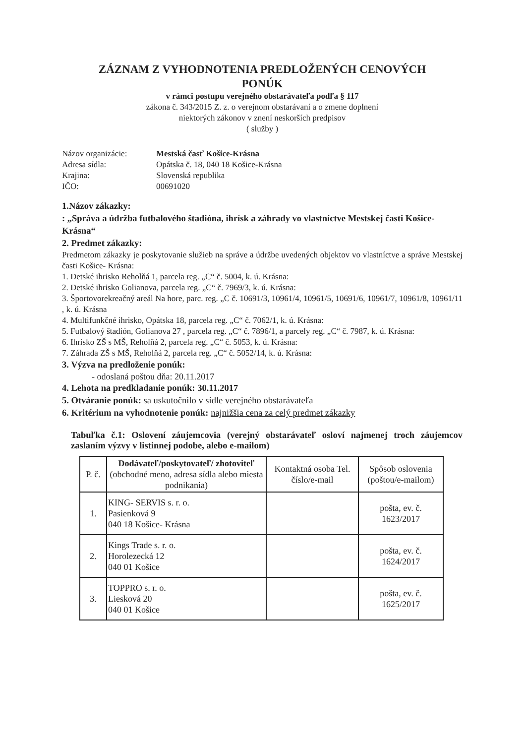ZÁZNAM Z VYHODNOTENIA PREDLOŽENÝCH CENOVÝCH
PONÚK
v rámci postupu verejného obstarávateľa podľa § 117
zákona č. 343/2015 Z. z. o verejnom obstarávaní a o zmene doplnení
niektorých zákonov v znení neskorších predpisov
( služby )
Názov organizácie: Mestská časť Košice-Krásna Adresa sídla: Opátska č. 18, 040 18 Košice-Krásna Krajina: Slovenská republika IČO: 00691020
1.Názov zákazky:
: „Správa a údržba futbalového štadióna, ihrísk a záhrady vo vlastníctve Mestskej časti Košice-Krásna“
2. Predmet zákazky:
Predmetom zákazky je poskytovanie služieb na správe a údržbe uvedených objektov vo vlastníctve a správe Mestskej časti Košice- Krásna:
1. Detské ihrisko Reholňá 1, parcela reg. „C“ č. 5004, k. ú. Krásna:
2. Detské ihrisko Golianova, parcela reg. „C“ č. 7969/3, k. ú. Krásna:
3. Športovorekreačný areál Na hore, parc. reg. „C č. 10691/3, 10961/4, 10961/5, 10691/6, 10961/7, 10961/8, 10961/11 , k. ú. Krásna
4. Multifunkčné ihrisko, Opátska 18, parcela reg. „C“ č. 7062/1, k. ú. Krásna:
5. Futbalový štadión, Golianova 27 , parcela reg. „C“ č. 7896/1, a parcely reg. „C“ č. 7987, k. ú. Krásna:
6. Ihrisko ZŠ s MŠ, Reholňá 2, parcela reg. „C“ č. 5053, k. ú. Krásna:
7. Záhrada ZŠ s MŠ, Reholňá 2, parcela reg. „C“ č. 5052/14, k. ú. Krásna:
3. Výzva na predloženie ponúk:
- odoslaná poštou dňa: 20.11.2017
4. Lehota na predkladanie ponúk: 30.11.2017
5. Otváranie ponúk: sa uskutočnilo v sídle verejného obstarávateľa
6. Kritérium na vyhodnotenie ponúk: najnižšia cena za celý predmet zákazky
Tabuľka č.1: Oslovení záujemcovia (verejný obstarávateľ osloví najmenej troch záujemcov zaslaním výzvy v listinnej podobe, alebo e-mailom)
| P. č. | Dodávateľ/poskytovateľ/ zhotoviteľ (obchodné meno, adresa sídla alebo miesta podnikania) | Kontaktná osoba Tel. číslo/e-mail | Spôsob oslovenia (poštou/e-mailom) |
| --- | --- | --- | --- |
| 1. | KING- SERVIS s. r. o. Pasienková 9 040 18 Košice- Krásna | | pošta, ev. č. 1623/2017 |
| 2. | Kings Trade s. r. o. Horolezecká 12 040 01 Košice | | pošta, ev. č. 1624/2017 |
| 3. | TOPPRO s. r. o. Liesková 20 040 01 Košice | | pošta, ev. č. 1625/2017 |